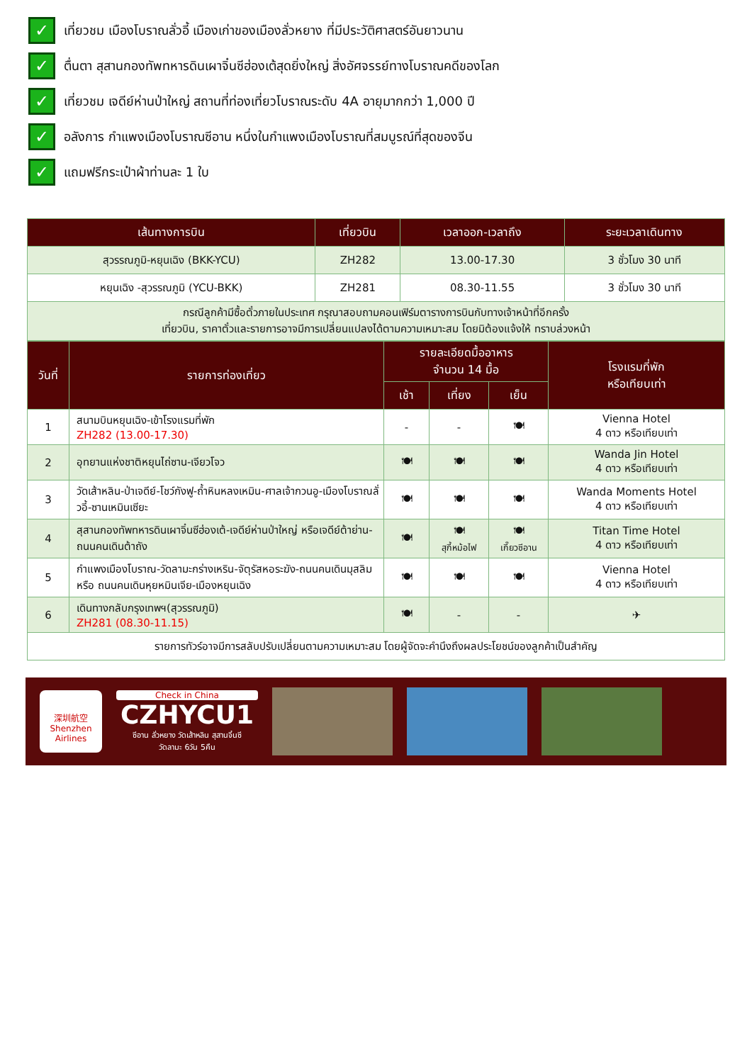✓ เที่ยวชม เมืองโบราณลั่วอี้ เมืองเก่าของเมืองลั่วหยาง ที่มีประวัติศาสตร์อันยาวนาน
✓ ตื่นตา สุสานกองทัพทหารดินเผาจิ๋นซีฮ่องเต้สุดยิ่งใหญ่ สิ่งอัศจรรย์ทางโบราณคดีของโลก
✓ เที่ยวชม เจดีย์ห่านป่าใหญ่ สถานที่ท่องเที่ยวโบราณระดับ 4A อายุมากกว่า 1,000 ปี
✓ อลังการ กำแพงเมืองโบราณซีอาน หนึ่งในกำแพงเมืองโบราณที่สมบูรณ์ที่สุดของจีน
✓ แถมฟรีกระเป๋าผ้าท่านละ 1 ใบ
| เส้นทางการบิน | เที่ยวบิน | เวลาออก-เวลาถึง | ระยะเวลาเดินทาง |
| --- | --- | --- | --- |
| สุวรรณภูมิ-หยุนเฉิง (BKK-YCU) | ZH282 | 13.00-17.30 | 3 ชั่วโมง 30 นาที |
| หยุนเฉิง -สุวรรณภูมิ (YCU-BKK) | ZH281 | 08.30-11.55 | 3 ชั่วโมง 30 นาที |
| กรณีลูกค้ามีซื้อตั๋วภายในประเทศ กรุณาสอบถามคอนเฟิร์มตารางการบินกับทางเจ้าหน้าที่อีกครั้ง เที่ยวบิน, ราคาตั๋วและรายการอาจมีการเปลี่ยนแปลงได้ตามความเหมาะสม โดยมิต้องแจ้งให้ ทราบล่วงหน้า | | | |
| วันที่ | รายการท่องเที่ยว | รายละเอียดมื้ออาหาร จำนวน 14 มื้อ | | | โรงแรมที่พัก หรือเทียบเท่า |
| --- | --- | --- | --- | --- | --- |
| | | เช้า | เที่ยง | เย็น | |
| 1 | สนามบินหยุนเฉิง-เข้าโรงแรมที่พัก ZH282 (13.00-17.30) | - | - | 🍽 | Vienna Hotel 4 ดาว หรือเทียบเท่า |
| 2 | อุทยานแห่งชาติหยุนไถ่ซาน-เจียวโจว | 🍽 | 🍽 | 🍽 | Wanda Jin Hotel 4 ดาว หรือเทียบเท่า |
| 3 | วัดเส้าหลิน-ป่าเจดีย์-โชว์กังฟู-ถ้ำหินหลงเหมิน-ศาลเจ้ากวนอู-เมืองโบราณลั่วอี้-ซานเหมินเซียะ | 🍽 | 🍽 | 🍽 | Wanda Moments Hotel 4 ดาว หรือเทียบเท่า |
| 4 | สุสานกองทัพทหารดินเผาจิ๋นซีฮ่องเต้-เจดีย์ห่านป่าใหญ่ หรือเจดีย์ต้าย่าน-ถนนคนเดินต้าถัง | 🍽 | 🍽 สุกี้หม้อไฟ | 🍽 เกี๊ยวซีอาน | Titan Time Hotel 4 ดาว หรือเทียบเท่า |
| 5 | กำแพงเมืองโบราณ-วัดลามะกร่างเหริน-จัตุรัสหอระฆัง-ถนนคนเดินมุสลิม หรือ ถนนคนเดินหุยหมินเจีย-เมืองหยุนเฉิง | 🍽 | 🍽 | 🍽 | Vienna Hotel 4 ดาว หรือเทียบเท่า |
| 6 | เดินทางกลับกรุงเทพฯ(สุวรรณภูมิ) ZH281 (08.30-11.15) | 🍽 | - | - | ✈ |
| รายการทัวร์อาจมีการสลับปรับเปลี่ยนตามความเหมาะสม โดยผู้จัดจะคำนึงถึงผลประโยชน์ของลูกค้าเป็นสำคัญ | | | | | |
深圳航空
Shenzhen Airlines
Check in China
CZHYCU1
ซีอาน ลั่วหยาง วัดเส้าหลิน สุสานจิ๋นซี
วัดลามะ 6วัน 5คืน